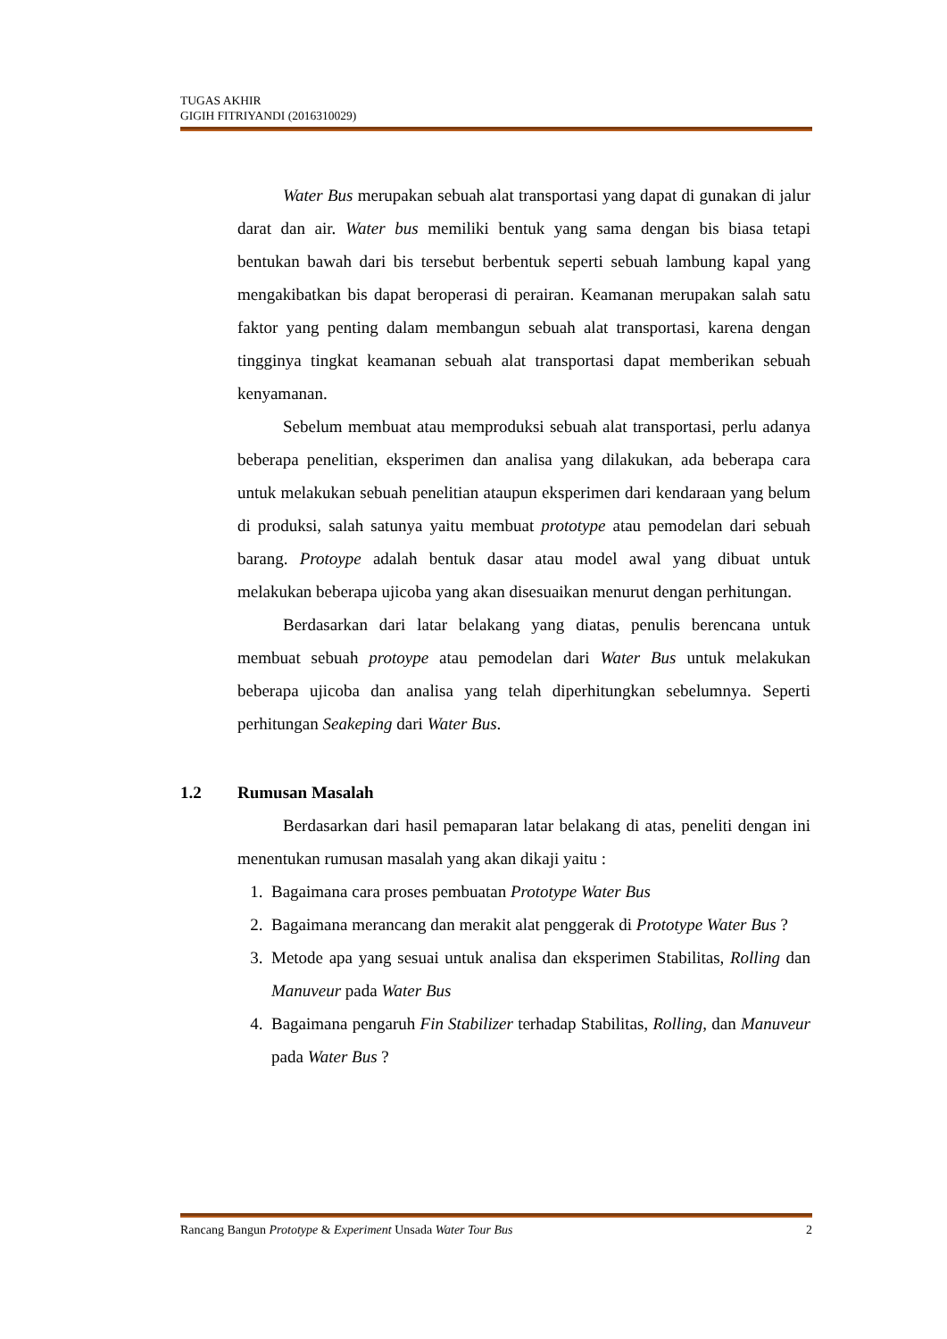TUGAS AKHIR
GIGIH FITRIYANDI (2016310029)
Water Bus merupakan sebuah alat transportasi yang dapat di gunakan di jalur darat dan air. Water bus memiliki bentuk yang sama dengan bis biasa tetapi bentukan bawah dari bis tersebut berbentuk seperti sebuah lambung kapal yang mengakibatkan bis dapat beroperasi di perairan. Keamanan merupakan salah satu faktor yang penting dalam membangun sebuah alat transportasi, karena dengan tingginya tingkat keamanan sebuah alat transportasi dapat memberikan sebuah kenyamanan.
Sebelum membuat atau memproduksi sebuah alat transportasi, perlu adanya beberapa penelitian, eksperimen dan analisa yang dilakukan, ada beberapa cara untuk melakukan sebuah penelitian ataupun eksperimen dari kendaraan yang belum di produksi, salah satunya yaitu membuat prototype atau pemodelan dari sebuah barang. Protoype adalah bentuk dasar atau model awal yang dibuat untuk melakukan beberapa ujicoba yang akan disesuaikan menurut dengan perhitungan.
Berdasarkan dari latar belakang yang diatas, penulis berencana untuk membuat sebuah protoype atau pemodelan dari Water Bus untuk melakukan beberapa ujicoba dan analisa yang telah diperhitungkan sebelumnya. Seperti perhitungan Seakeping dari Water Bus.
1.2 Rumusan Masalah
Berdasarkan dari hasil pemaparan latar belakang di atas, peneliti dengan ini menentukan rumusan masalah yang akan dikaji yaitu :
1. Bagaimana cara proses pembuatan Prototype Water Bus
2. Bagaimana merancang dan merakit alat penggerak di Prototype Water Bus ?
3. Metode apa yang sesuai untuk analisa dan eksperimen Stabilitas, Rolling dan Manuveur pada Water Bus
4. Bagaimana pengaruh Fin Stabilizer terhadap Stabilitas, Rolling, dan Manuveur pada Water Bus ?
Rancang Bangun Prototype & Experiment Unsada Water Tour Bus 2